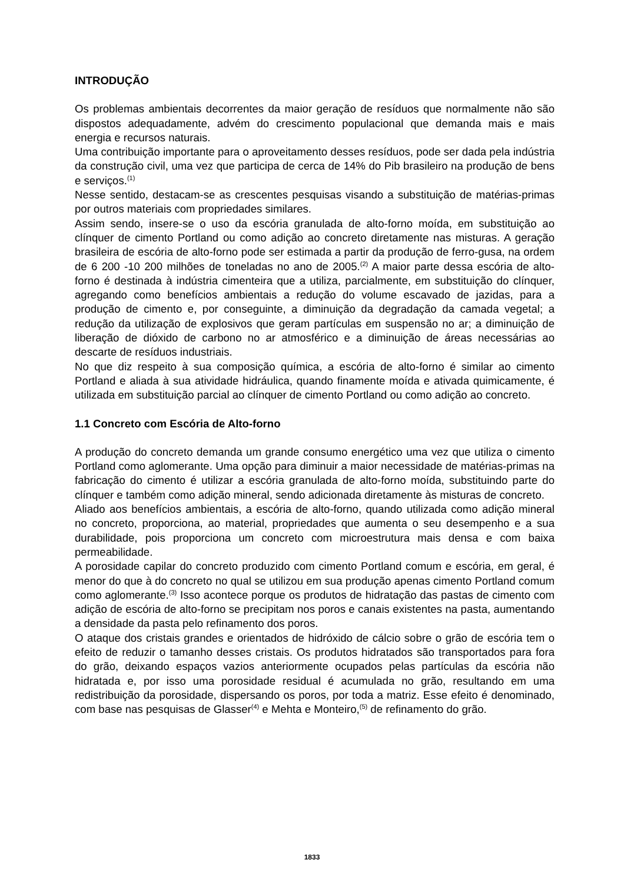INTRODUÇÃO
Os problemas ambientais decorrentes da maior geração de resíduos que normalmente não são dispostos adequadamente, advém do crescimento populacional que demanda mais e mais energia e recursos naturais.
Uma contribuição importante para o aproveitamento desses resíduos, pode ser dada pela indústria da construção civil, uma vez que participa de cerca de 14% do Pib brasileiro na produção de bens e serviços.<sup>(1)</sup>
Nesse sentido, destacam-se as crescentes pesquisas visando a substituição de matérias-primas por outros materiais com propriedades similares.
Assim sendo, insere-se o uso da escória granulada de alto-forno moída, em substituição ao clínquer de cimento Portland ou como adição ao concreto diretamente nas misturas. A geração brasileira de escória de alto-forno pode ser estimada a partir da produção de ferro-gusa, na ordem de 6 200 -10 200 milhões de toneladas no ano de 2005.<sup>(2)</sup> A maior parte dessa escória de alto-forno é destinada à indústria cimenteira que a utiliza, parcialmente, em substituição do clínquer, agregando como benefícios ambientais a redução do volume escavado de jazidas, para a produção de cimento e, por conseguinte, a diminuição da degradação da camada vegetal; a redução da utilização de explosivos que geram partículas em suspensão no ar; a diminuição de liberação de dióxido de carbono no ar atmosférico e a diminuição de áreas necessárias ao descarte de resíduos industriais.
No que diz respeito à sua composição química, a escória de alto-forno é similar ao cimento Portland e aliada à sua atividade hidráulica, quando finamente moída e ativada quimicamente, é utilizada em substituição parcial ao clínquer de cimento Portland ou como adição ao concreto.
1.1 Concreto com Escória de Alto-forno
A produção do concreto demanda um grande consumo energético uma vez que utiliza o cimento Portland como aglomerante. Uma opção para diminuir a maior necessidade de matérias-primas na fabricação do cimento é utilizar a escória granulada de alto-forno moída, substituindo parte do clínquer e também como adição mineral, sendo adicionada diretamente às misturas de concreto.
Aliado aos benefícios ambientais, a escória de alto-forno, quando utilizada como adição mineral no concreto, proporciona, ao material, propriedades que aumenta o seu desempenho e a sua durabilidade, pois proporciona um concreto com microestrutura mais densa e com baixa permeabilidade.
A porosidade capilar do concreto produzido com cimento Portland comum e escória, em geral, é menor do que à do concreto no qual se utilizou em sua produção apenas cimento Portland comum como aglomerante.<sup>(3)</sup> Isso acontece porque os produtos de hidratação das pastas de cimento com adição de escória de alto-forno se precipitam nos poros e canais existentes na pasta, aumentando a densidade da pasta pelo refinamento dos poros.
O ataque dos cristais grandes e orientados de hidróxido de cálcio sobre o grão de escória tem o efeito de reduzir o tamanho desses cristais. Os produtos hidratados são transportados para fora do grão, deixando espaços vazios anteriormente ocupados pelas partículas da escória não hidratada e, por isso uma porosidade residual é acumulada no grão, resultando em uma redistribuição da porosidade, dispersando os poros, por toda a matriz. Esse efeito é denominado, com base nas pesquisas de Glasser<sup>(4)</sup> e Mehta e Monteiro,<sup>(5)</sup> de refinamento do grão.
1833